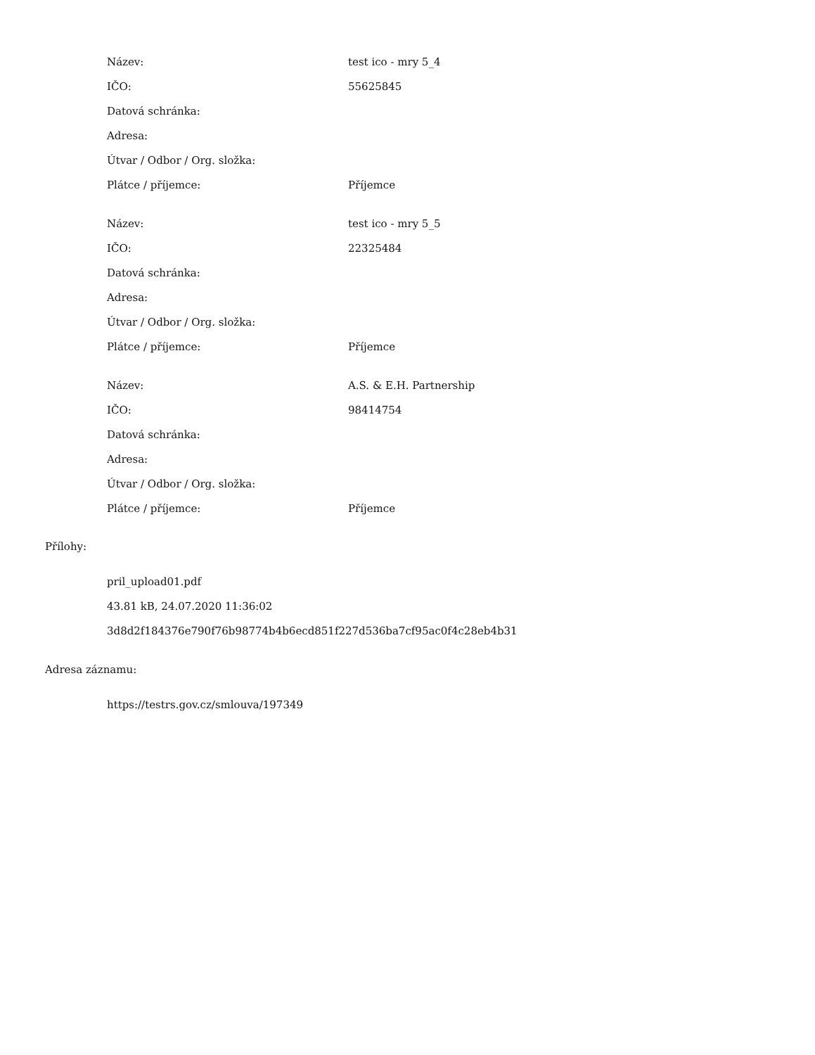| Název: | test ico - mry 5_4 |
| IČO: | 55625845 |
| Datová schránka: | |
| Adresa: | |
| Útvar / Odbor / Org. složka: | |
| Plátce / příjemce: | Příjemce |
| Název: | test ico - mry 5_5 |
| IČO: | 22325484 |
| Datová schránka: | |
| Adresa: | |
| Útvar / Odbor / Org. složka: | |
| Plátce / příjemce: | Příjemce |
| Název: | A.S. & E.H. Partnership |
| IČO: | 98414754 |
| Datová schránka: | |
| Adresa: | |
| Útvar / Odbor / Org. složka: | |
| Plátce / příjemce: | Příjemce |
Přílohy:
pril_upload01.pdf
43.81 kB, 24.07.2020 11:36:02
3d8d2f184376e790f76b98774b4b6ecd851f227d536ba7cf95ac0f4c28eb4b31
Adresa záznamu:
https://testrs.gov.cz/smlouva/197349